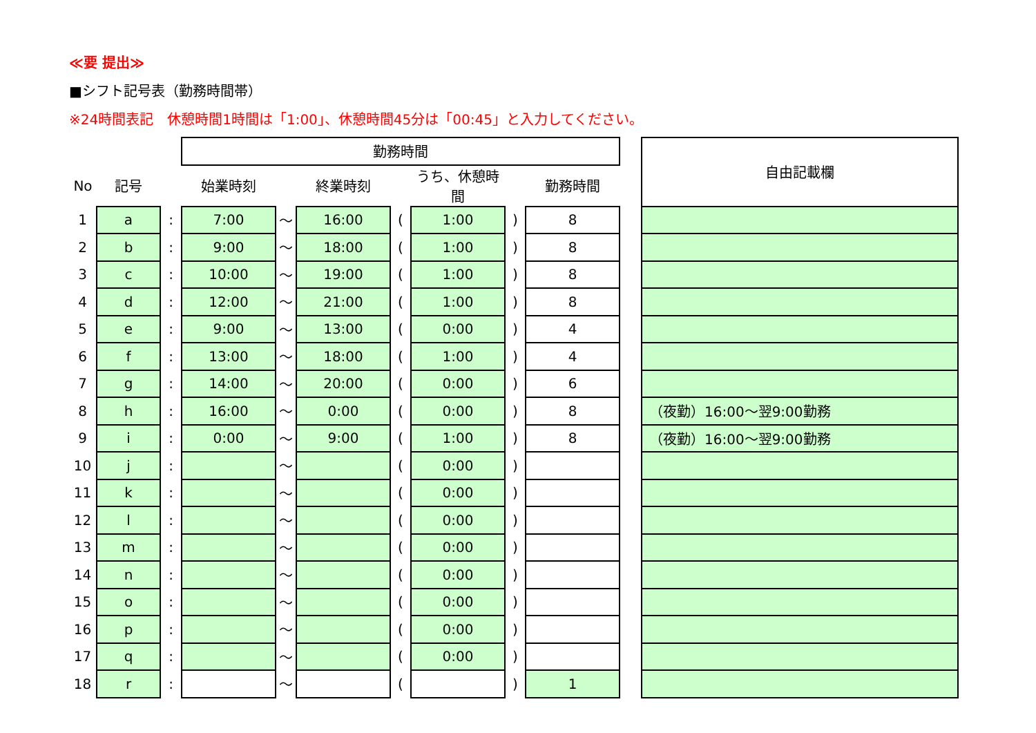≪要 提出≫
■シフト記号表（勤務時間帯）
※24時間表記　休憩時間1時間は「1:00」、休憩時間45分は「00:45」と入力してください。
| | | | 勤務時間 | | | | | | | | 自由記載欄 |
| No | 記号 | | 始業時刻 | | 終業時刻 | | うち、休憩時間 | | 勤務時間 | | |
| 1 | a | : | 7:00 | ～ | 16:00 | ( | 1:00 | ) | 8 | | |
| 2 | b | : | 9:00 | ～ | 18:00 | ( | 1:00 | ) | 8 | | |
| 3 | c | : | 10:00 | ～ | 19:00 | ( | 1:00 | ) | 8 | | |
| 4 | d | : | 12:00 | ～ | 21:00 | ( | 1:00 | ) | 8 | | |
| 5 | e | : | 9:00 | ～ | 13:00 | ( | 0:00 | ) | 4 | | |
| 6 | f | : | 13:00 | ～ | 18:00 | ( | 1:00 | ) | 4 | | |
| 7 | g | : | 14:00 | ～ | 20:00 | ( | 0:00 | ) | 6 | | |
| 8 | h | : | 16:00 | ～ | 0:00 | ( | 0:00 | ) | 8 | | （夜勤）16:00～翌9:00勤務 |
| 9 | i | : | 0:00 | ～ | 9:00 | ( | 1:00 | ) | 8 | | （夜勤）16:00～翌9:00勤務 |
| 10 | j | : | | ～ | | ( | 0:00 | ) | | | |
| 11 | k | : | | ～ | | ( | 0:00 | ) | | | |
| 12 | l | : | | ～ | | ( | 0:00 | ) | | | |
| 13 | m | : | | ～ | | ( | 0:00 | ) | | | |
| 14 | n | : | | ～ | | ( | 0:00 | ) | | | |
| 15 | o | : | | ～ | | ( | 0:00 | ) | | | |
| 16 | p | : | | ～ | | ( | 0:00 | ) | | | |
| 17 | q | : | | ～ | | ( | 0:00 | ) | | | |
| 18 | r | : | | ～ | | ( | | ) | 1 | | |